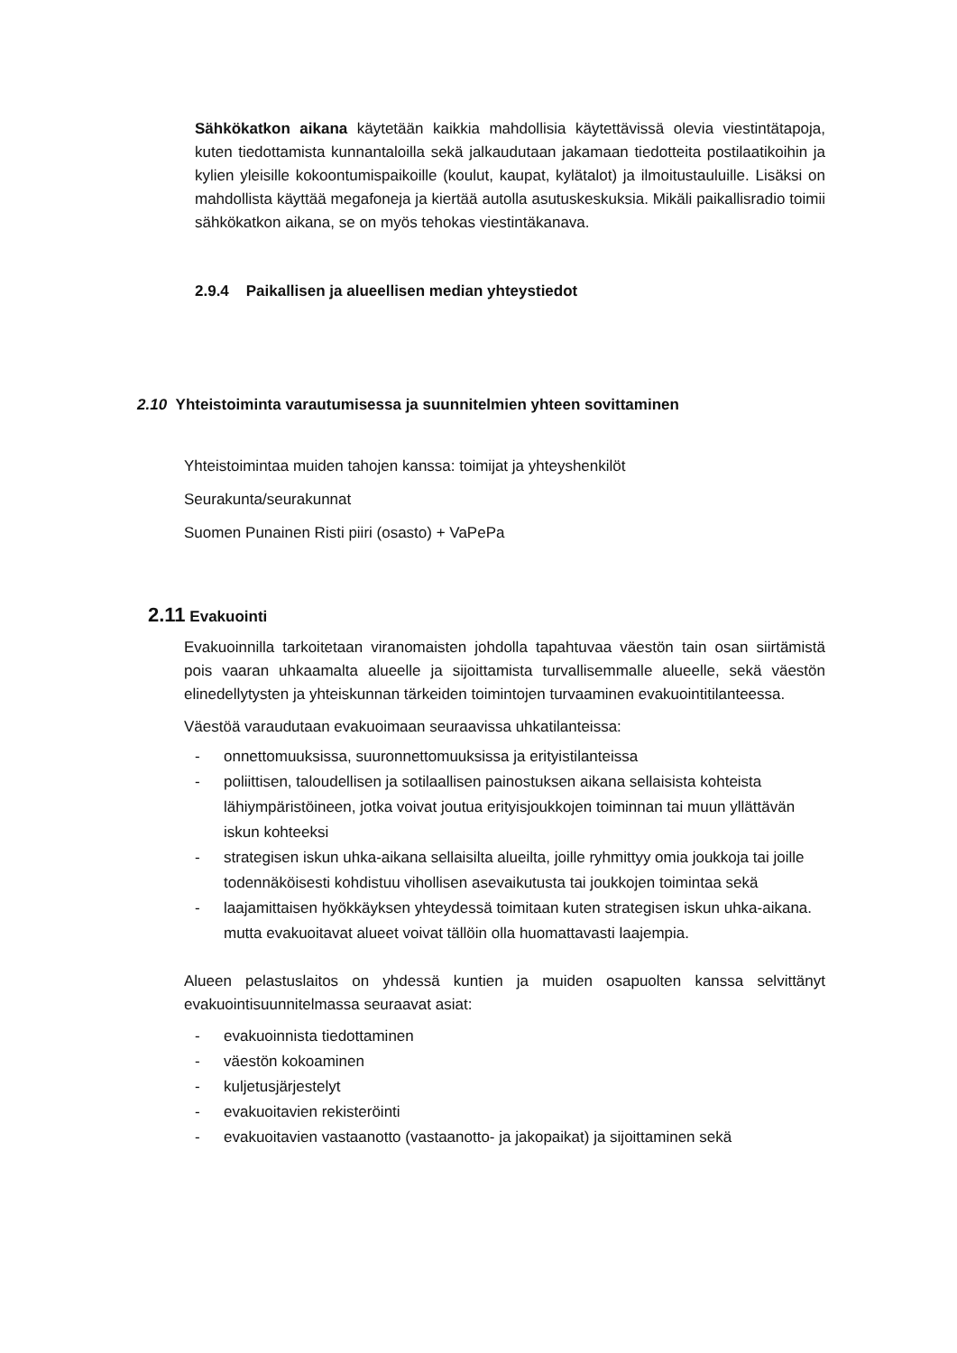Sähkökatkon aikana käytetään kaikkia mahdollisia käytettävissä olevia viestintätapoja, kuten tiedottamista kunnantaloilla sekä jalkaudutaan jakamaan tiedotteita postilaatikoihin ja kylien yleisille kokoontumispaikoille (koulut, kaupat, kylätalot) ja ilmoitustauluille. Lisäksi on mahdollista käyttää megafoneja ja kiertää autolla asutuskeskuksia. Mikäli paikallisradio toimii sähkökatkon aikana, se on myös tehokas viestintäkanava.
2.9.4 Paikallisen ja alueellisen median yhteystiedot
2.10 Yhteistoiminta varautumisessa ja suunnitelmien yhteen sovittaminen
Yhteistoimintaa muiden tahojen kanssa: toimijat ja yhteyshenkilöt
Seurakunta/seurakunnat
Suomen Punainen Risti piiri (osasto) + VaPePa
2.11 Evakuointi
Evakuoinnilla tarkoitetaan viranomaisten johdolla tapahtuvaa väestön tain osan siirtämistä pois vaaran uhkaamalta alueelle ja sijoittamista turvallisemmalle alueelle, sekä väestön elinedellytysten ja yhteiskunnan tärkeiden toimintojen turvaaminen evakuointitilanteessa.
Väestöä varaudutaan evakuoimaan seuraavissa uhkatilanteissa:
- onnettomuuksissa, suuronnettomuuksissa ja erityistilanteissa
- poliittisen, taloudellisen ja sotilaallisen painostuksen aikana sellaisista kohteista lähiympäristöineen, jotka voivat joutua erityisjoukkojen toiminnan tai muun yllättävän iskun kohteeksi
- strategisen iskun uhka-aikana sellaisilta alueilta, joille ryhmittyy omia joukkoja tai joille todennäköisesti kohdistuu vihollisen asevaikutusta tai joukkojen toimintaa sekä
- laajamittaisen hyökkäyksen yhteydessä toimitaan kuten strategisen iskun uhka-aikana. mutta evakuoitavat alueet voivat tällöin olla huomattavasti laajempia.
Alueen pelastuslaitos on yhdessä kuntien ja muiden osapuolten kanssa selvittänyt evakuointisuunnitelmassa seuraavat asiat:
- evakuoinnista tiedottaminen
- väestön kokoaminen
- kuljetusjärjestelyt
- evakuoitavien rekisteröinti
- evakuoitavien vastaanotto (vastaanotto- ja jakopaikat) ja sijoittaminen sekä